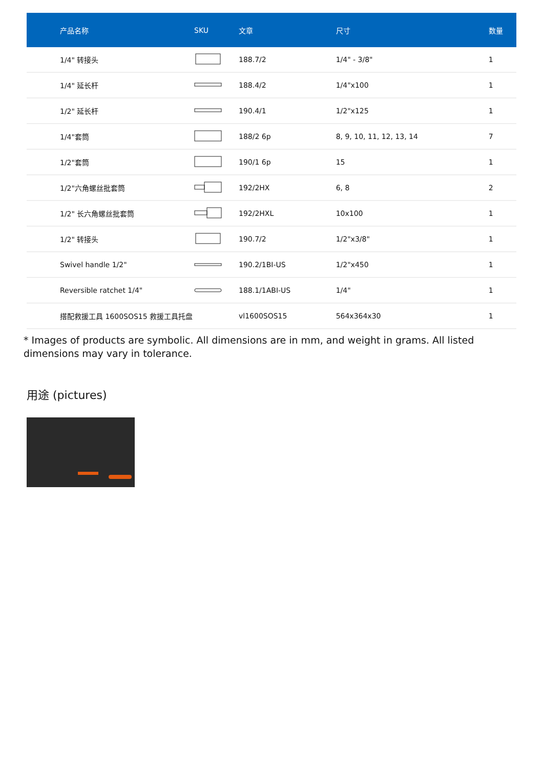| 产品名称 | SKU | 文章 | 尺寸 | 数量 |
| --- | --- | --- | --- | --- |
| 1/4" 转接头 | | 188.7/2 | 1/4" - 3/8" | 1 |
| 1/4" 延长杆 | | 188.4/2 | 1/4"x100 | 1 |
| 1/2" 延长杆 | | 190.4/1 | 1/2"x125 | 1 |
| 1/4"套筒 | | 188/2 6p | 8, 9, 10, 11, 12, 13, 14 | 7 |
| 1/2"套筒 | | 190/1 6p | 15 | 1 |
| 1/2"六角螺丝批套筒 | | 192/2HX | 6, 8 | 2 |
| 1/2" 长六角螺丝批套筒 | | 192/2HXL | 10x100 | 1 |
| 1/2" 转接头 | | 190.7/2 | 1/2"x3/8" | 1 |
| Swivel handle 1/2" | | 190.2/1BI-US | 1/2"x450 | 1 |
| Reversible ratchet 1/4" | | 188.1/1ABI-US | 1/4" | 1 |
| 搭配救援工具 1600SOS15 救援工具托盘 | | vl1600SOS15 | 564x364x30 | 1 |
* Images of products are symbolic. All dimensions are in mm, and weight in grams. All listed dimensions may vary in tolerance.
用途 (pictures)